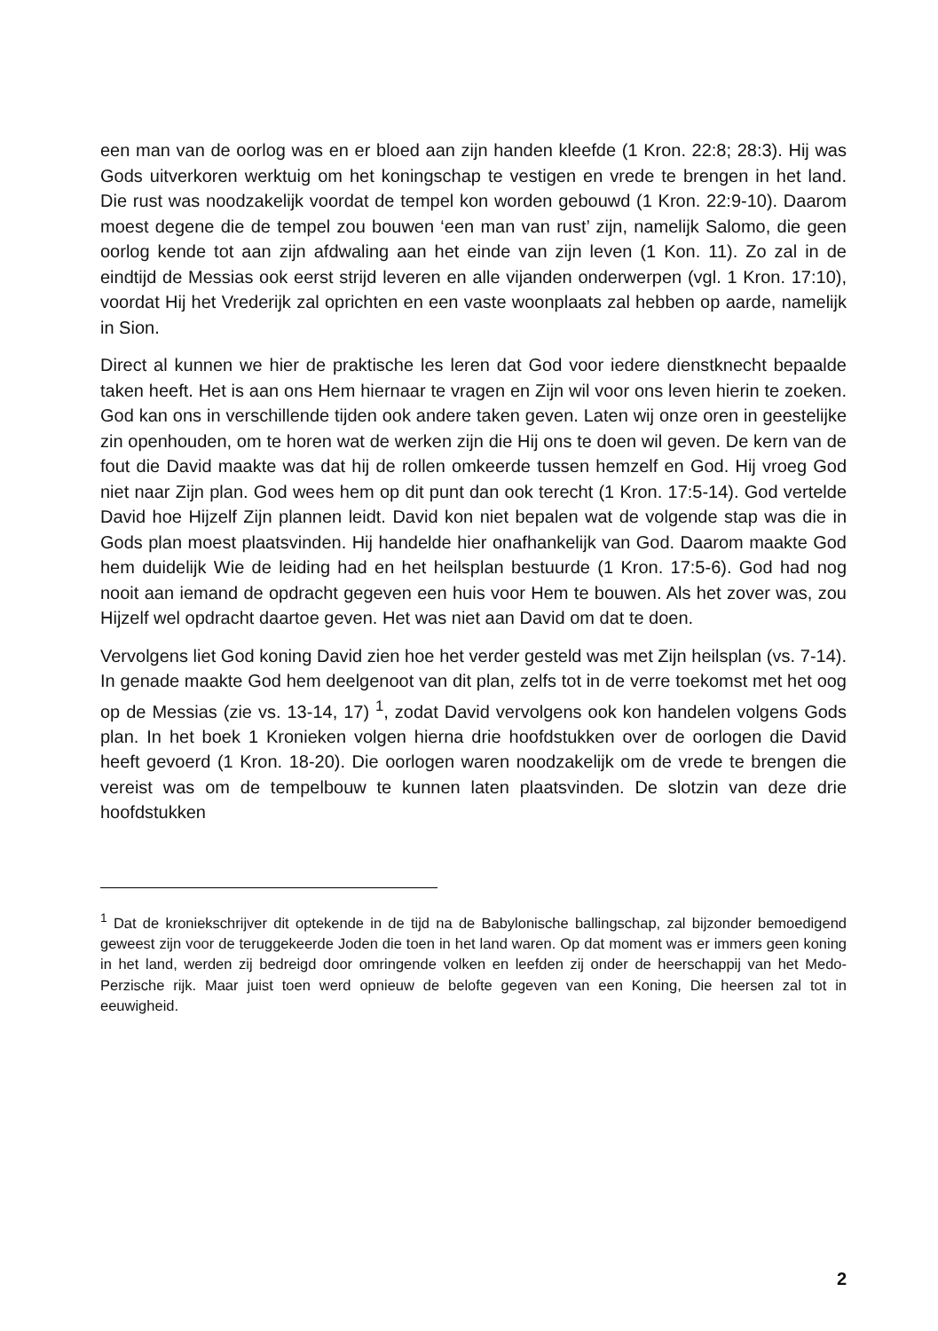een man van de oorlog was en er bloed aan zijn handen kleefde (1 Kron. 22:8; 28:3). Hij was Gods uitverkoren werktuig om het koningschap te vestigen en vrede te brengen in het land. Die rust was noodzakelijk voordat de tempel kon worden gebouwd (1 Kron. 22:9-10). Daarom moest degene die de tempel zou bouwen ‘een man van rust’ zijn, namelijk Salomo, die geen oorlog kende tot aan zijn afdwaling aan het einde van zijn leven (1 Kon. 11). Zo zal in de eindtijd de Messias ook eerst strijd leveren en alle vijanden onderwerpen (vgl. 1 Kron. 17:10), voordat Hij het Vrederijk zal oprichten en een vaste woonplaats zal hebben op aarde, namelijk in Sion.
Direct al kunnen we hier de praktische les leren dat God voor iedere dienstknecht bepaalde taken heeft. Het is aan ons Hem hiernaar te vragen en Zijn wil voor ons leven hierin te zoeken. God kan ons in verschillende tijden ook andere taken geven. Laten wij onze oren in geestelijke zin openhouden, om te horen wat de werken zijn die Hij ons te doen wil geven. De kern van de fout die David maakte was dat hij de rollen omkeerde tussen hemzelf en God. Hij vroeg God niet naar Zijn plan. God wees hem op dit punt dan ook terecht (1 Kron. 17:5-14). God vertelde David hoe Hijzelf Zijn plannen leidt. David kon niet bepalen wat de volgende stap was die in Gods plan moest plaatsvinden. Hij handelde hier onafhankelijk van God. Daarom maakte God hem duidelijk Wie de leiding had en het heilsplan bestuurde (1 Kron. 17:5-6). God had nog nooit aan iemand de opdracht gegeven een huis voor Hem te bouwen. Als het zover was, zou Hijzelf wel opdracht daartoe geven. Het was niet aan David om dat te doen.
Vervolgens liet God koning David zien hoe het verder gesteld was met Zijn heilsplan (vs. 7-14). In genade maakte God hem deelgenoot van dit plan, zelfs tot in de verre toekomst met het oog op de Messias (zie vs. 13-14, 17) <sup>1</sup>, zodat David vervolgens ook kon handelen volgens Gods plan. In het boek 1 Kronieken volgen hierna drie hoofdstukken over de oorlogen die David heeft gevoerd (1 Kron. 18-20). Die oorlogen waren noodzakelijk om de vrede te brengen die vereist was om de tempelbouw te kunnen laten plaatsvinden. De slotzin van deze drie hoofdstukken
<sup>1</sup> Dat de kroniekschrijver dit optekende in de tijd na de Babylonische ballingschap, zal bijzonder bemoedigend geweest zijn voor de teruggekeerde Joden die toen in het land waren. Op dat moment was er immers geen koning in het land, werden zij bedreigd door omringende volken en leefden zij onder de heerschappij van het Medo-Perzische rijk. Maar juist toen werd opnieuw de belofte gegeven van een Koning, Die heersen zal tot in eeuwigheid.
2